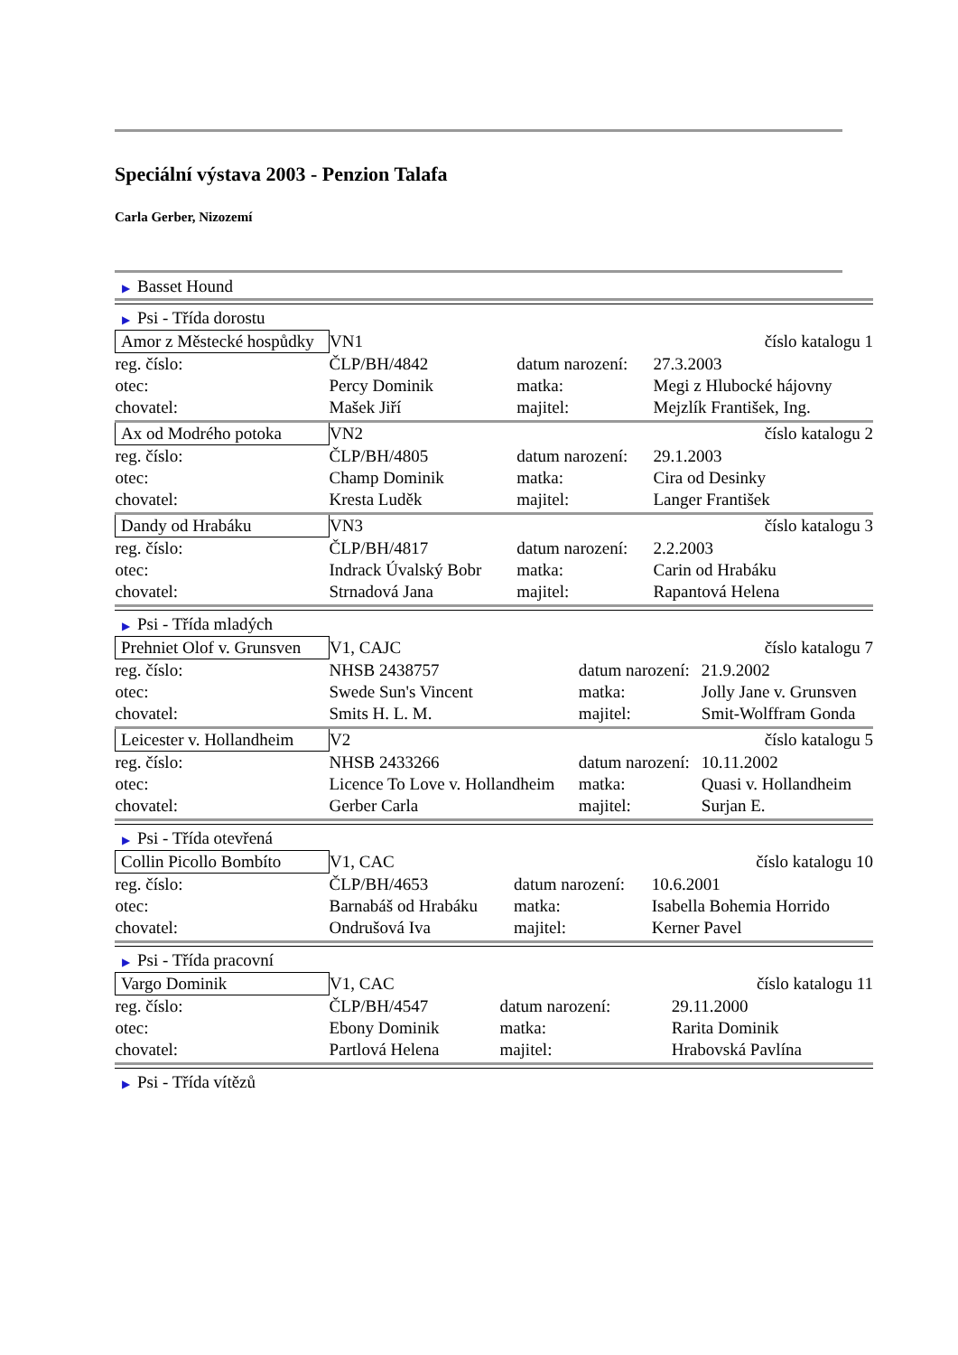Speciální výstava 2003 - Penzion Talafa
Carla Gerber, Nizozemí
▶ Basset Hound
▶ Psi - Třída dorostu
| Amor z Městecké hospůdky | VN1 | | číslo katalogu 1 |
| reg. číslo: | ČLP/BH/4842 | datum narození: | 27.3.2003 |
| otec: | Percy Dominik | matka: | Megi z Hlubocké hájovny |
| chovatel: | Mašek Jiří | majitel: | Mejzlík František, Ing. |
| Ax od Modrého potoka | VN2 | | číslo katalogu 2 |
| reg. číslo: | ČLP/BH/4805 | datum narození: | 29.1.2003 |
| otec: | Champ Dominik | matka: | Cira od Desinky |
| chovatel: | Kresta Luděk | majitel: | Langer František |
| Dandy od Hrabáku | VN3 | | číslo katalogu 3 |
| reg. číslo: | ČLP/BH/4817 | datum narození: | 2.2.2003 |
| otec: | Indrack Úvalský Bobr | matka: | Carin od Hrabáku |
| chovatel: | Strnadová Jana | majitel: | Rapantová Helena |
▶ Psi - Třída mladých
| Prehniet Olof v. Grunsven | V1, CAJC | | číslo katalogu 7 |
| reg. číslo: | NHSB 2438757 | datum narození: | 21.9.2002 |
| otec: | Swede Sun's Vincent | matka: | Jolly Jane v. Grunsven |
| chovatel: | Smits H. L. M. | majitel: | Smit-Wolffram Gonda |
| Leicester v. Hollandheim | V2 | | číslo katalogu 5 |
| reg. číslo: | NHSB 2433266 | datum narození: | 10.11.2002 |
| otec: | Licence To Love v. Hollandheim | matka: | Quasi v. Hollandheim |
| chovatel: | Gerber Carla | majitel: | Surjan E. |
▶ Psi - Třída otevřená
| Collin Picollo Bombíto | V1, CAC | | číslo katalogu 10 |
| reg. číslo: | ČLP/BH/4653 | datum narození: | 10.6.2001 |
| otec: | Barnabáš od Hrabáku | matka: | Isabella Bohemia Horrido |
| chovatel: | Ondrušová Iva | majitel: | Kerner Pavel |
▶ Psi - Třída pracovní
| Vargo Dominik | V1, CAC | | číslo katalogu 11 |
| reg. číslo: | ČLP/BH/4547 | datum narození: | 29.11.2000 |
| otec: | Ebony Dominik | matka: | Rarita Dominik |
| chovatel: | Partlová Helena | majitel: | Hrabovská Pavlína |
▶ Psi - Třída vítězů